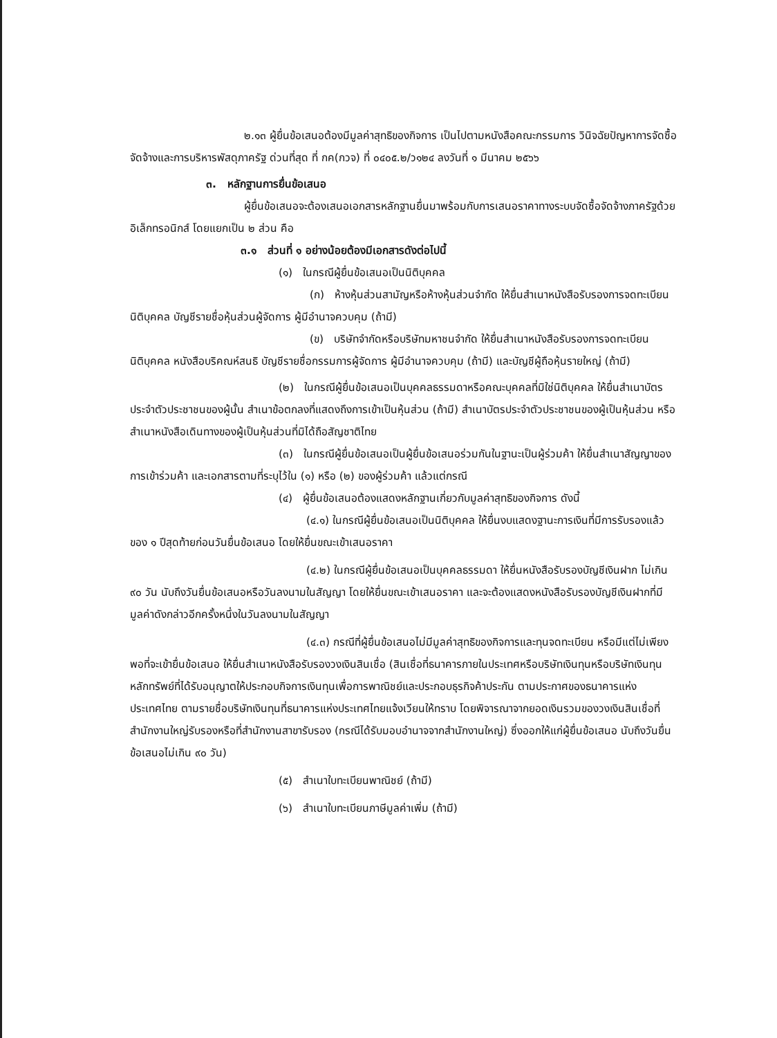๒.๑๓ ผู้ยื่นข้อเสนอต้องมีมูลค่าสุทธิของกิจการ เป็นไปตามหนังสือคณะกรรมการ วินิจฉัยปัญหาการจัดซื้อจัดจ้างและการบริหารพัสดุภาครัฐ ด่วนที่สุด ที่ กค(กวจ) ที่ ๐๔๐๕.๒/ว๑๒๔ ลงวันที่ ๑ มีนาคม ๒๕๖๖
๓. หลักฐานการยื่นข้อเสนอ
ผู้ยื่นข้อเสนอจะต้องเสนอเอกสารหลักฐานยื่นมาพร้อมกับการเสนอราคาทางระบบจัดซื้อจัดจ้างภาครัฐด้วยอิเล็กทรอนิกส์ โดยแยกเป็น ๒ ส่วน คือ
๓.๑ ส่วนที่ ๑ อย่างน้อยต้องมีเอกสารดังต่อไปนี้
(๑) ในกรณีผู้ยื่นข้อเสนอเป็นนิติบุคคล
(ก) ห้างหุ้นส่วนสามัญหรือห้างหุ้นส่วนจำกัด ให้ยื่นสำเนาหนังสือรับรองการจดทะเบียนนิติบุคคล บัญชีรายชื่อหุ้นส่วนผู้จัดการ ผู้มีอำนาจควบคุม (ถ้ามี)
(ข) บริษัทจำกัดหรือบริษัทมหาชนจำกัด ให้ยื่นสำเนาหนังสือรับรองการจดทะเบียน นิติบุคคล หนังสือบริคณห์สนธิ บัญชีรายชื่อกรรมการผู้จัดการ ผู้มีอำนาจควบคุม (ถ้ามี) และบัญชีผู้ถือหุ้นรายใหญ่ (ถ้ามี)
(๒) ในกรณีผู้ยื่นข้อเสนอเป็นบุคคลธรรมดาหรือคณะบุคคลที่มิใช่นิติบุคคล ให้ยื่นสำเนาบัตรประจำตัวประชาชนของผู้นั้น สำเนาข้อตกลงที่แสดงถึงการเข้าเป็นหุ้นส่วน (ถ้ามี) สำเนาบัตรประจำตัวประชาชนของผู้เป็นหุ้นส่วน หรือสำเนาหนังสือเดินทางของผู้เป็นหุ้นส่วนที่มิได้ถือสัญชาติไทย
(๓) ในกรณีผู้ยื่นข้อเสนอเป็นผู้ยื่นข้อเสนอร่วมกันในฐานะเป็นผู้ร่วมค้า ให้ยื่นสำเนาสัญญาของการเข้าร่วมค้า และเอกสารตามที่ระบุไว้ใน (๑) หรือ (๒) ของผู้ร่วมค้า แล้วแต่กรณี
(๔) ผู้ยื่นข้อเสนอต้องแสดงหลักฐานเกี่ยวกับมูลค่าสุทธิของกิจการ ดังนี้
(๔.๑) ในกรณีผู้ยื่นข้อเสนอเป็นนิติบุคคล ให้ยื่นงบแสดงฐานะการเงินที่มีการรับรองแล้วของ ๑ ปีสุดท้ายก่อนวันยื่นข้อเสนอ โดยให้ยื่นขณะเข้าเสนอราคา
(๔.๒) ในกรณีผู้ยื่นข้อเสนอเป็นบุคคลธรรมดา ให้ยื่นหนังสือรับรองบัญชีเงินฝาก ไม่เกิน ๙๐ วัน นับถึงวันยื่นข้อเสนอหรือวันลงนามในสัญญา โดยให้ยื่นขณะเข้าเสนอราคา และจะต้องแสดงหนังสือรับรองบัญชีเงินฝากที่มีมูลค่าดังกล่าวอีกครั้งหนึ่งในวันลงนามในสัญญา
(๔.๓) กรณีที่ผู้ยื่นข้อเสนอไม่มีมูลค่าสุทธิของกิจการและทุนจดทะเบียน หรือมีแต่ไม่เพียงพอที่จะเข้ายื่นข้อเสนอ ให้ยื่นสำเนาหนังสือรับรองวงเงินสินเชื่อ (สินเชื่อที่ธนาคารภายในประเทศหรือบริษัทเงินทุนหรือบริษัทเงินทุนหลักทรัพย์ที่ได้รับอนุญาตให้ประกอบกิจการเงินทุนเพื่อการพาณิชย์และประกอบธุรกิจค้าประกัน ตามประกาศของธนาคารแห่งประเทศไทย ตามรายชื่อบริษัทเงินทุนที่ธนาคารแห่งประเทศไทยแจ้งเวียนให้ทราบ โดยพิจารณาจากยอดเงินรวมของวงเงินสินเชื่อที่สำนักงานใหญ่รับรองหรือที่สำนักงานสาขารับรอง (กรณีได้รับมอบอำนาจจากสำนักงานใหญ่) ซึ่งออกให้แก่ผู้ยื่นข้อเสนอ นับถึงวันยื่นข้อเสนอไม่เกิน ๙๐ วัน)
(๕) สำเนาใบทะเบียนพาณิชย์ (ถ้ามี)
(๖) สำเนาใบทะเบียนภาษีมูลค่าเพิ่ม (ถ้ามี)